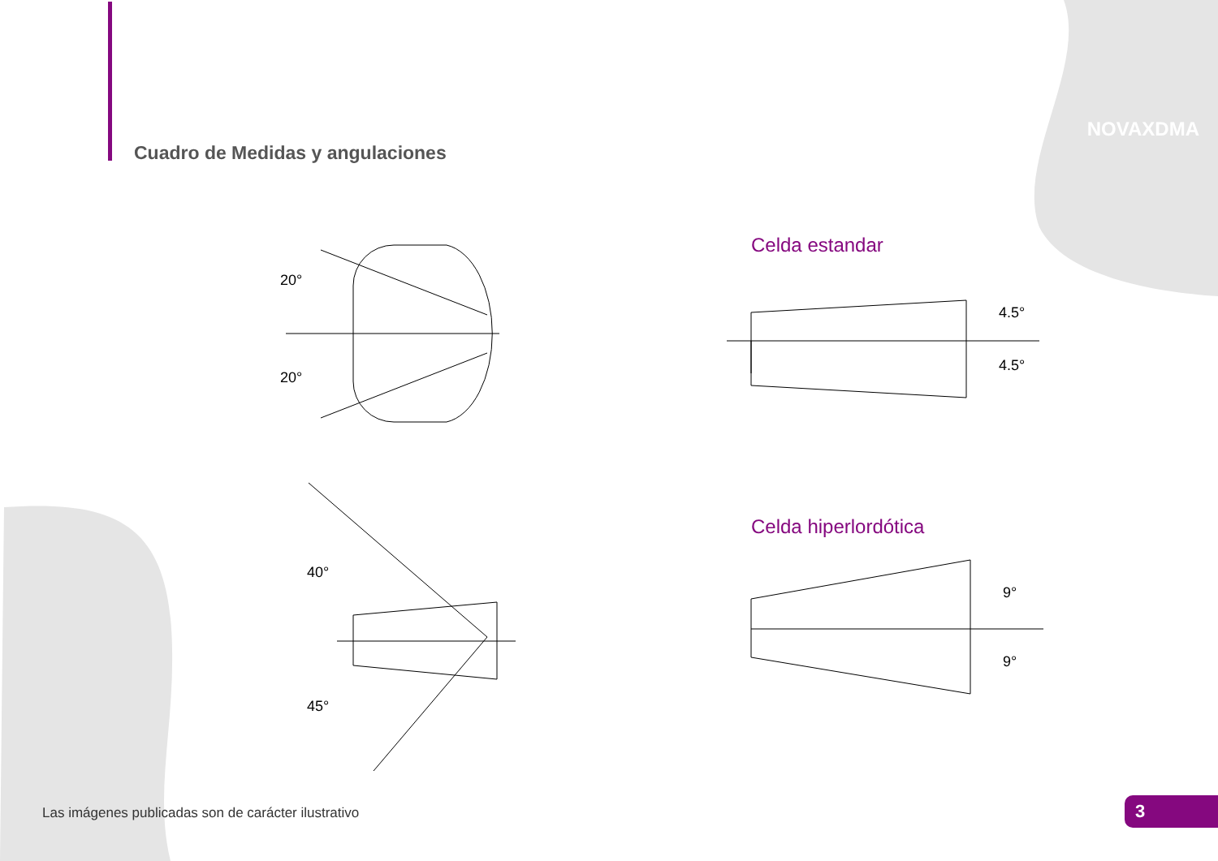NOVAXDMA
Cuadro de Medidas y angulaciones
20°
20°
40°
45°
Celda estandar
4.5°
4.5°
Celda hiperlordótica
9°
9°
Las imágenes publicadas son de carácter ilustrativo
3